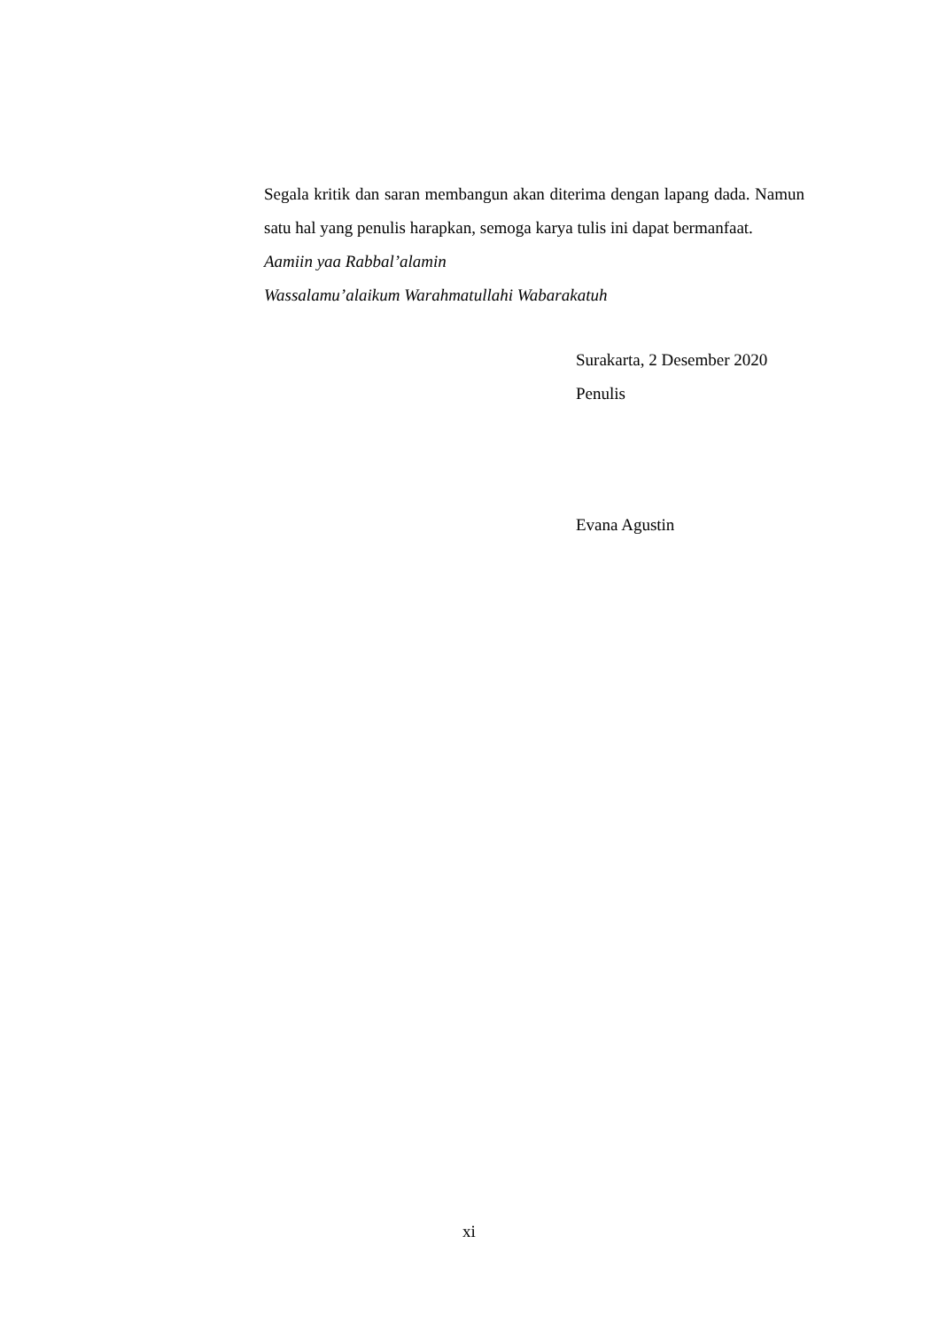Segala kritik dan saran membangun akan diterima dengan lapang dada. Namun satu hal yang penulis harapkan, semoga karya tulis ini dapat bermanfaat.
Aamiin yaa Rabbal’alamin
Wassalamu’alaikum Warahmatullahi Wabarakatuh
Surakarta, 2 Desember 2020
Penulis
Evana Agustin
xi